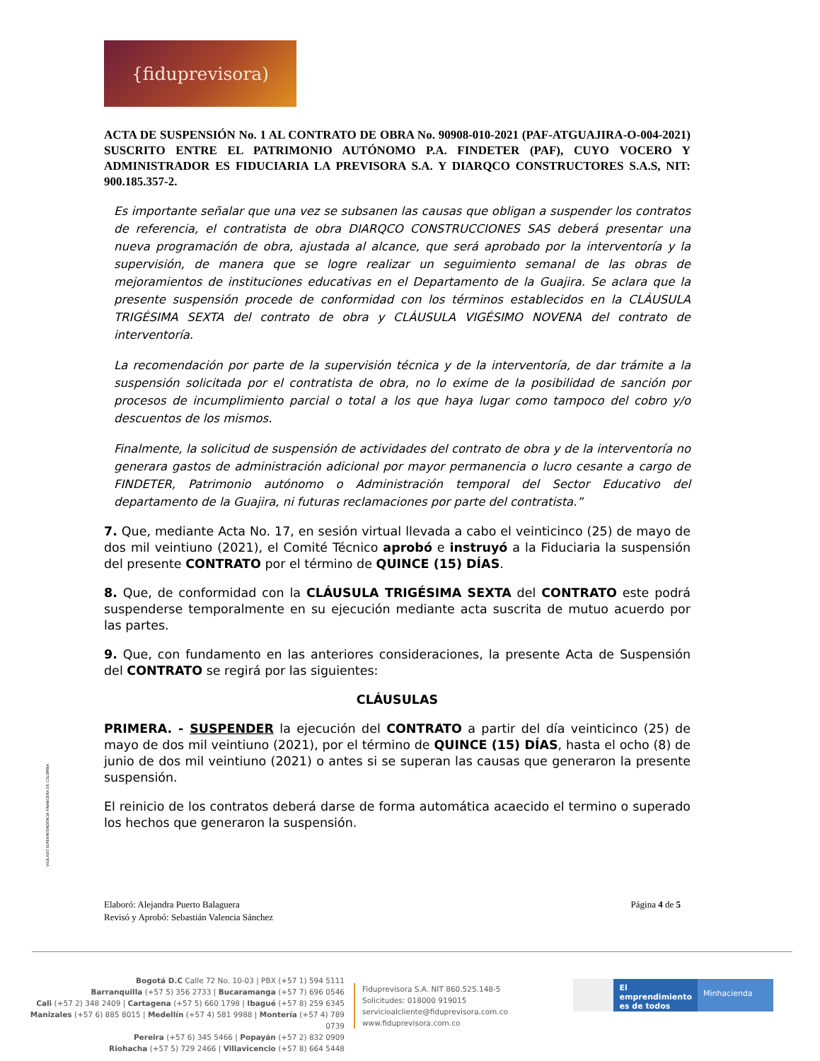{fiduprevisora)
ACTA DE SUSPENSIÓN No. 1 AL CONTRATO DE OBRA No. 90908-010-2021 (PAF-ATGUAJIRA-O-004-2021) SUSCRITO ENTRE EL PATRIMONIO AUTÓNOMO P.A. FINDETER (PAF), CUYO VOCERO Y ADMINISTRADOR ES FIDUCIARIA LA PREVISORA S.A. Y DIARQCO CONSTRUCTORES S.A.S, NIT: 900.185.357-2.
Es importante señalar que una vez se subsanen las causas que obligan a suspender los contratos de referencia, el contratista de obra DIARQCO CONSTRUCCIONES SAS deberá presentar una nueva programación de obra, ajustada al alcance, que será aprobado por la interventoría y la supervisión, de manera que se logre realizar un seguimiento semanal de las obras de mejoramientos de instituciones educativas en el Departamento de la Guajira. Se aclara que la presente suspensión procede de conformidad con los términos establecidos en la CLÁUSULA TRIGÉSIMA SEXTA del contrato de obra y CLÁUSULA VIGÉSIMO NOVENA del contrato de interventoría.
La recomendación por parte de la supervisión técnica y de la interventoría, de dar trámite a la suspensión solicitada por el contratista de obra, no lo exime de la posibilidad de sanción por procesos de incumplimiento parcial o total a los que haya lugar como tampoco del cobro y/o descuentos de los mismos.
Finalmente, la solicitud de suspensión de actividades del contrato de obra y de la interventoría no generara gastos de administración adicional por mayor permanencia o lucro cesante a cargo de FINDETER, Patrimonio autónomo o Administración temporal del Sector Educativo del departamento de la Guajira, ni futuras reclamaciones por parte del contratista.”
7. Que, mediante Acta No. 17, en sesión virtual llevada a cabo el veinticinco (25) de mayo de dos mil veintiuno (2021), el Comité Técnico aprobó e instruyó a la Fiduciaria la suspensión del presente CONTRATO por el término de QUINCE (15) DÍAS.
8. Que, de conformidad con la CLÁUSULA TRIGÉSIMA SEXTA del CONTRATO este podrá suspenderse temporalmente en su ejecución mediante acta suscrita de mutuo acuerdo por las partes.
9. Que, con fundamento en las anteriores consideraciones, la presente Acta de Suspensión del CONTRATO se regirá por las siguientes:
CLÁUSULAS
PRIMERA. - SUSPENDER la ejecución del CONTRATO a partir del día veinticinco (25) de mayo de dos mil veintiuno (2021), por el término de QUINCE (15) DÍAS, hasta el ocho (8) de junio de dos mil veintiuno (2021) o antes si se superan las causas que generaron la presente suspensión.
El reinicio de los contratos deberá darse de forma automática acaecido el termino o superado los hechos que generaron la suspensión.
VIGILADO SUPERINTENDENCIA FINANCIERA DE COLOMBIA
Elaboró: Alejandra Puerto Balaguera
Revisó y Aprobó: Sebastián Valencia Sánchez
Página 4 de 5
Bogotá D.C Calle 72 No. 10-03 | PBX (+57 1) 594 5111
Barranquilla (+57 5) 356 2733 | Bucaramanga (+57 7) 696 0546
Cali (+57 2) 348 2409 | Cartagena (+57 5) 660 1798 | Ibagué (+57 8) 259 6345
Manizales (+57 6) 885 8015 | Medellín (+57 4) 581 9988 | Montería (+57 4) 789 0739
Pereira (+57 6) 345 5466 | Popayán (+57 2) 832 0909
Riohacha (+57 5) 729 2466 | Villavicencio (+57 8) 664 5448
Fiduprevisora S.A. NIT 860.525.148-5
Solicitudes: 018000 919015
servicioalcliente@fiduprevisora.com.co
www.fiduprevisora.com.co
El emprendimiento
es de todos
Minhacienda